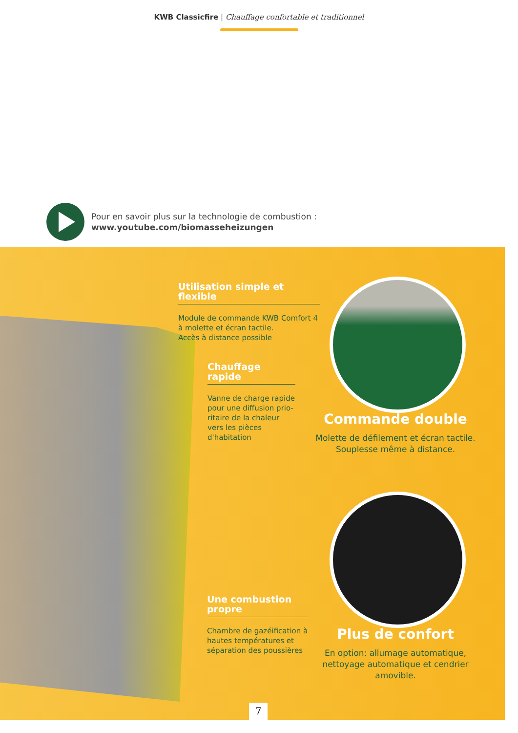KWB Classicfire | Chauffage confortable et traditionnel
Pour en savoir plus sur la technologie de combustion :
www.youtube.com/biomasseheizungen
Utilisation simple et flexible
Module de commande KWB Comfort 4
à molette et écran tactile.
Accès à distance possible
Chauffage rapide
Vanne de charge rapide pour une diffusion prio-ritaire de la chaleur vers les pièces d'habitation
Une combustion propre
Chambre de gazéification à hautes températures et séparation des poussières
Commande double
Molette de défilement et écran tactile.
Souplesse même à distance.
Plus de confort
En option: allumage automatique,
nettoyage automatique et cendrier amovible.
7